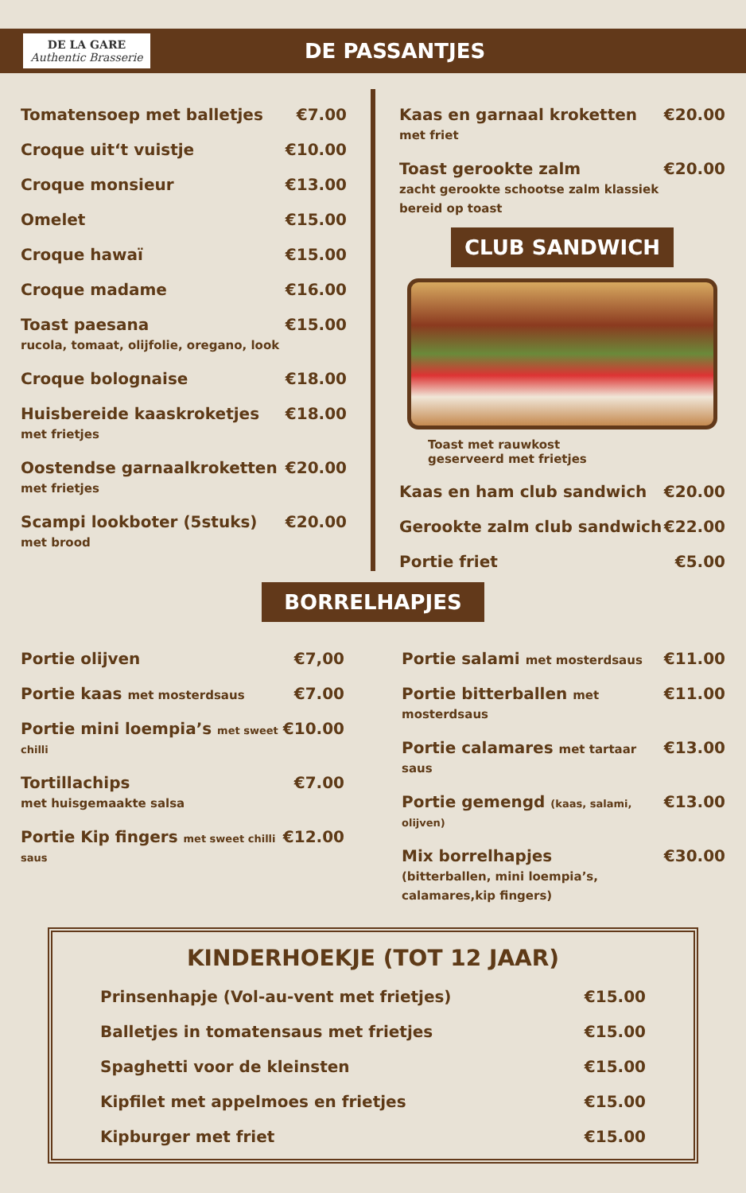DE LA GARE
Authentic Brasserie
DE PASSANTJES
Tomatensoep met balletjes €7.00
Croque uit‘t vuistje €10.00
Croque monsieur €13.00
Omelet €15.00
Croque hawaï €15.00
Croque madame €16.00
Toast paesana
rucola, tomaat, olijfolie, oregano, look €15.00
Croque bolognaise €18.00
Huisbereide kaaskroketjes
met frietjes €18.00
Oostendse garnaalkroketten
met frietjes €20.00
Scampi lookboter (5stuks)
met brood €20.00
Kaas en garnaal kroketten
met friet €20.00
Toast gerookte zalm
zacht gerookte schootse zalm klassiek bereid op toast €20.00
CLUB SANDWICH
Toast met rauwkost
geserveerd met frietjes
Kaas en ham club sandwich €20.00
Gerookte zalm club sandwich €22.00
Portie friet €5.00
BORRELHAPJES
Portie olijven €7,00
Portie kaas met mosterdsaus €7.00
Portie mini loempia’s met sweet chilli €10.00
Tortillachips
met huisgemaakte salsa €7.00
Portie Kip fingers met sweet chilli saus €12.00
Portie salami met mosterdsaus €11.00
Portie bitterballen met mosterdsaus €11.00
Portie calamares met tartaar saus €13.00
Portie gemengd (kaas, salami, olijven) €13.00
Mix borrelhapjes
(bitterballen, mini loempia’s, calamares,kip fingers) €30.00
KINDERHOEKJE (TOT 12 JAAR)
Prinsenhapje (Vol-au-vent met frietjes) €15.00
Balletjes in tomatensaus met frietjes €15.00
Spaghetti voor de kleinsten €15.00
Kipfilet met appelmoes en frietjes €15.00
Kipburger met friet €15.00